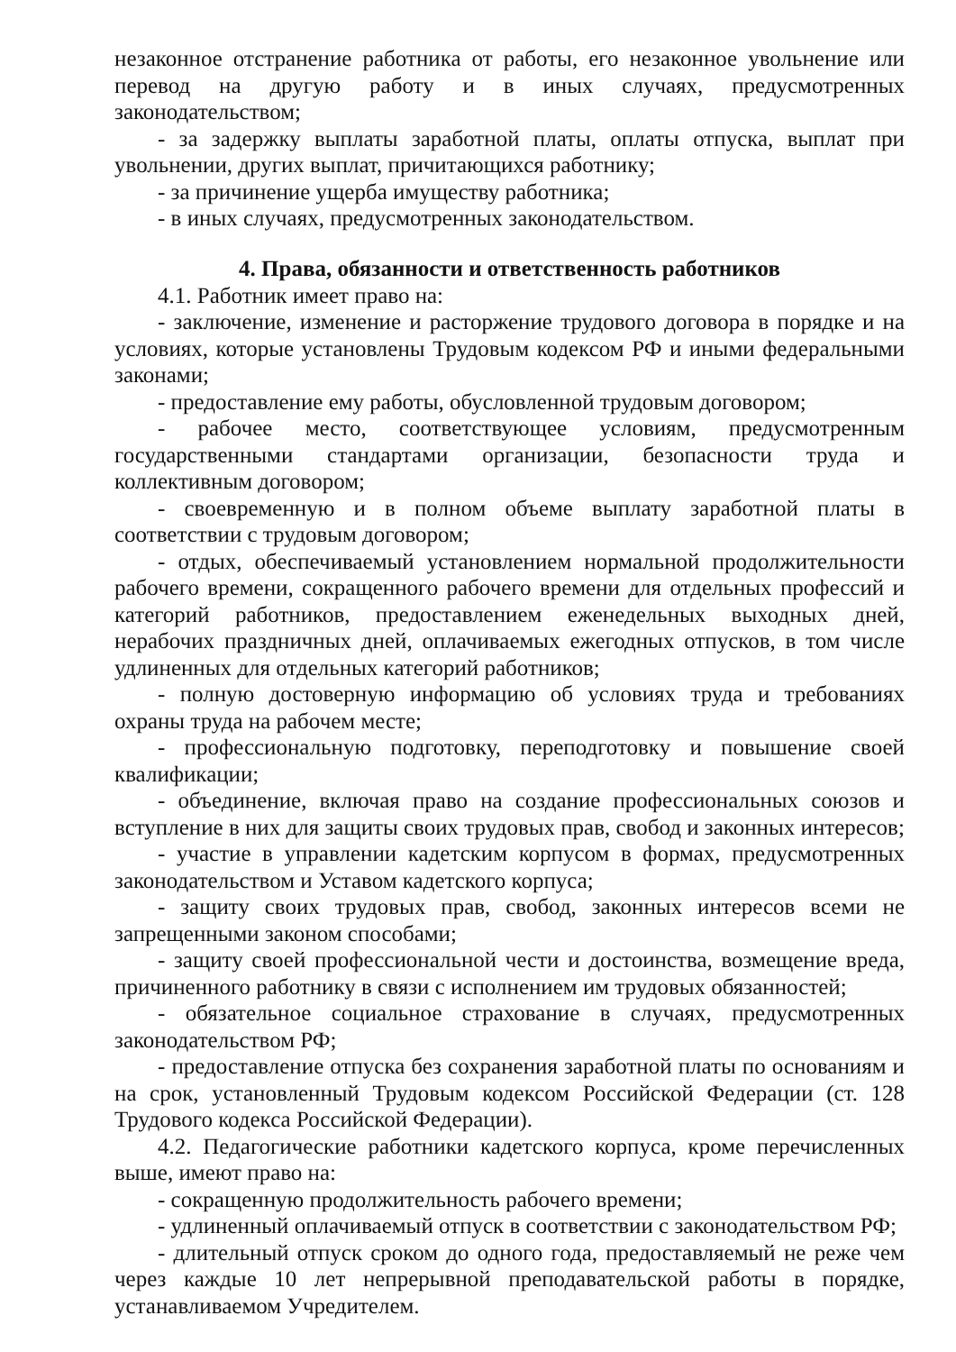незаконное отстранение работника от работы, его незаконное увольнение или перевод на другую работу и в иных случаях, предусмотренных законодательством;
- за задержку выплаты заработной платы, оплаты отпуска, выплат при увольнении, других выплат, причитающихся работнику;
- за причинение ущерба имуществу работника;
- в иных случаях, предусмотренных законодательством.
4. Права, обязанности и ответственность работников
4.1. Работник имеет право на:
- заключение, изменение и расторжение трудового договора в порядке и на условиях, которые установлены Трудовым кодексом РФ и иными федеральными законами;
- предоставление ему работы, обусловленной трудовым договором;
- рабочее место, соответствующее условиям, предусмотренным государственными стандартами организации, безопасности труда и коллективным договором;
- своевременную и в полном объеме выплату заработной платы в соответствии с трудовым договором;
- отдых, обеспечиваемый установлением нормальной продолжительности рабочего времени, сокращенного рабочего времени для отдельных профессий и категорий работников, предоставлением еженедельных выходных дней, нерабочих праздничных дней, оплачиваемых ежегодных отпусков, в том числе удлиненных для отдельных категорий работников;
- полную достоверную информацию об условиях труда и требованиях охраны труда на рабочем месте;
- профессиональную подготовку, переподготовку и повышение своей квалификации;
- объединение, включая право на создание профессиональных союзов и вступление в них для защиты своих трудовых прав, свобод и законных интересов;
- участие в управлении кадетским корпусом в формах, предусмотренных законодательством и Уставом кадетского корпуса;
- защиту своих трудовых прав, свобод, законных интересов всеми не запрещенными законом способами;
- защиту своей профессиональной чести и достоинства, возмещение вреда, причиненного работнику в связи с исполнением им трудовых обязанностей;
- обязательное социальное страхование в случаях, предусмотренных законодательством РФ;
- предоставление отпуска без сохранения заработной платы по основаниям и на срок, установленный Трудовым кодексом Российской Федерации (ст. 128 Трудового кодекса Российской Федерации).
4.2. Педагогические работники кадетского корпуса, кроме перечисленных выше, имеют право на:
- сокращенную продолжительность рабочего времени;
- удлиненный оплачиваемый отпуск в соответствии с законодательством РФ;
- длительный отпуск сроком до одного года, предоставляемый не реже чем через каждые 10 лет непрерывной преподавательской работы в порядке, устанавливаемом Учредителем.